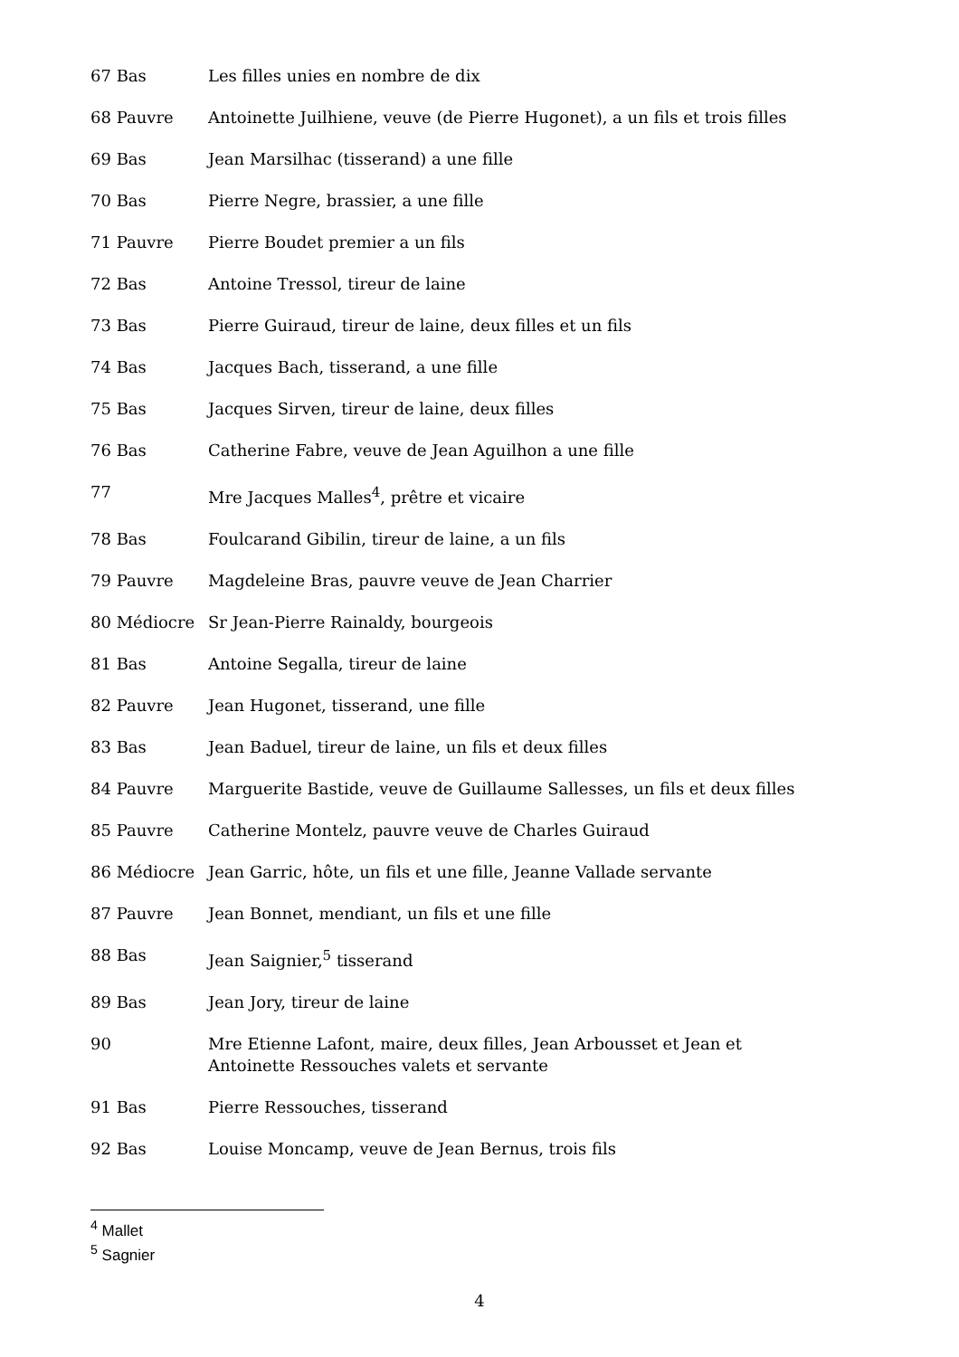67 Bas Les filles unies en nombre de dix
68 Pauvre Antoinette Juilhiene, veuve (de Pierre Hugonet), a un fils et trois filles
69 Bas Jean Marsilhac (tisserand) a une fille
70 Bas Pierre Negre, brassier, a une fille
71 Pauvre Pierre Boudet premier a un fils
72 Bas Antoine Tressol, tireur de laine
73 Bas Pierre Guiraud, tireur de laine, deux filles et un fils
74 Bas Jacques Bach, tisserand, a une fille
75 Bas Jacques Sirven, tireur de laine, deux filles
76 Bas Catherine Fabre, veuve de Jean Aguilhon a une fille
77 Mre Jacques Malles<sup>4</sup>, prêtre et vicaire
78 Bas Foulcarand Gibilin, tireur de laine, a un fils
79 Pauvre Magdeleine Bras, pauvre veuve de Jean Charrier
80 Médiocre Sr Jean-Pierre Rainaldy, bourgeois
81 Bas Antoine Segalla, tireur de laine
82 Pauvre Jean Hugonet, tisserand, une fille
83 Bas Jean Baduel, tireur de laine, un fils et deux filles
84 Pauvre Marguerite Bastide, veuve de Guillaume Sallesses, un fils et deux filles
85 Pauvre Catherine Montelz, pauvre veuve de Charles Guiraud
86 Médiocre Jean Garric, hôte, un fils et une fille, Jeanne Vallade servante
87 Pauvre Jean Bonnet, mendiant, un fils et une fille
88 Bas Jean Saignier,<sup>5</sup> tisserand
89 Bas Jean Jory, tireur de laine
90 Mre Etienne Lafont, maire, deux filles, Jean Arbousset et Jean et Antoinette Ressouches valets et servante
91 Bas Pierre Ressouches, tisserand
92 Bas Louise Moncamp, veuve de Jean Bernus, trois fils
<sup>4</sup> Mallet
<sup>5</sup> Sagnier
4